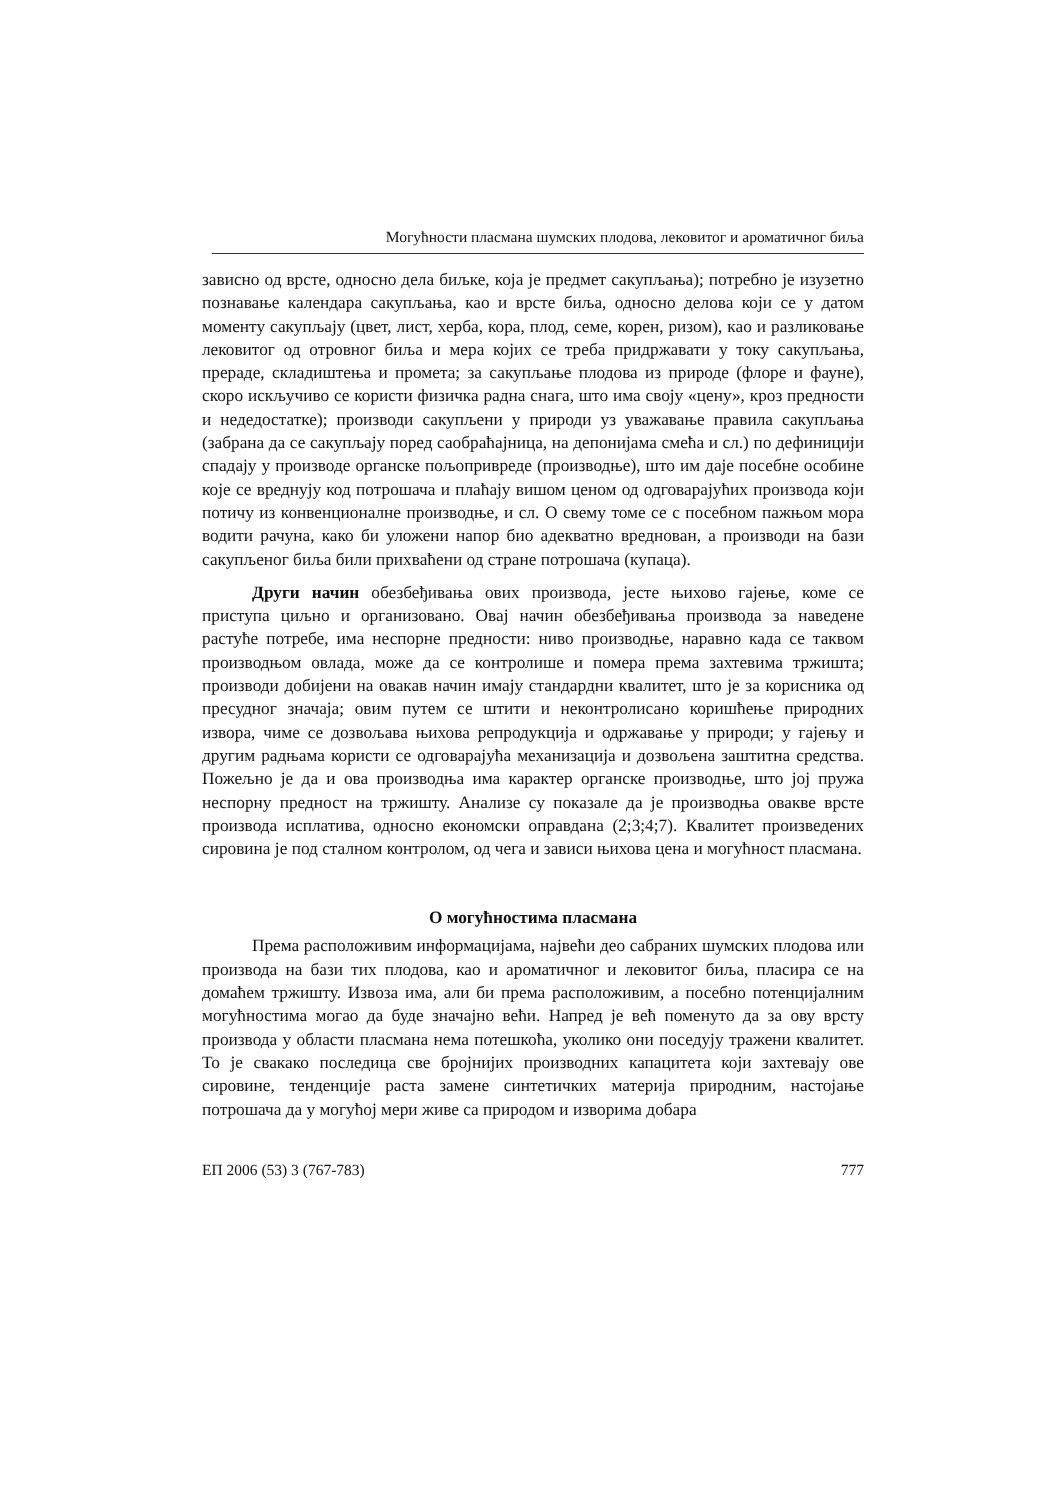Могућности пласмана шумских плодова, лековитог и ароматичног биља
зависно од врсте, односно дела биљке, која је предмет сакупљања); потребно је изузетно познавање календара сакупљања, као и врсте биља, односно делова који се у датом моменту сакупљају (цвет, лист, херба, кора, плод, семе, корен, ризом), као и разликовање лековитог од отровног биља и мера којих се треба придржавати у току сакупљања, прераде, складиштења и промета; за сакупљање плодова из природе (флоре и фауне), скоро искључиво се користи физичка радна снага, што има своју «цену», кроз предности и недедостатке); производи сакупљени у природи уз уважавање правила сакупљања (забрана да се сакупљају поред саобраћајница, на депонијама смећа и сл.) по дефиницији спадају у производе органске пољопривреде (производње), што им даје посебне особине које се вреднују код потрошача и плаћају вишом ценом од одговарајућих производа који потичу из конвенционалне производње, и сл. О свему томе се с посебном пажњом мора водити рачуна, како би уложени напор био адекватно вреднован, а производи на бази сакупљеног биља били прихваћени од стране потрошача (купаца).
Други начин обезбеђивања ових производа, јесте њихово гајење, коме се приступа циљно и организовано. Овај начин обезбеђивања производа за наведене растуће потребе, има неспорне предности: ниво производње, наравно када се таквом производњом овлада, може да се контролише и помера према захтевима тржишта; производи добијени на овакав начин имају стандардни квалитет, што је за корисника од пресудног значаја; овим путем се штити и неконтролисано коришћење природних извора, чиме се дозвољава њихова репродукција и одржавање у природи; у гајењу и другим радњама користи се одговарајућа механизација и дозвољена заштитна средства. Пожељно је да и ова производња има карактер органске производње, што јој пружа неспорну предност на тржишту. Анализе су показале да је производња овакве врсте производа исплатива, односно економски оправдана (2;3;4;7). Квалитет произведених сировина је под сталном контролом, од чега и зависи њихова цена и могућност пласмана.
О могућностима пласмана
Према расположивим информацијама, највећи део сабраних шумских плодова или производа на бази тих плодова, као и ароматичног и лековитог биља, пласира се на домаћем тржишту. Извоза има, али би према расположивим, а посебно потенцијалним могућностима могао да буде значајно већи. Напред је већ поменуто да за ову врсту производа у области пласмана нема потешкоћа, уколико они поседују тражени квалитет. То је свакако последица све бројнијих производних капацитета који захтевају ове сировине, тенденције раста замене синтетичких материја природним, настојање потрошача да у могућој мери живе са природом и изворима добара
ЕП 2006 (53) 3 (767-783) 777